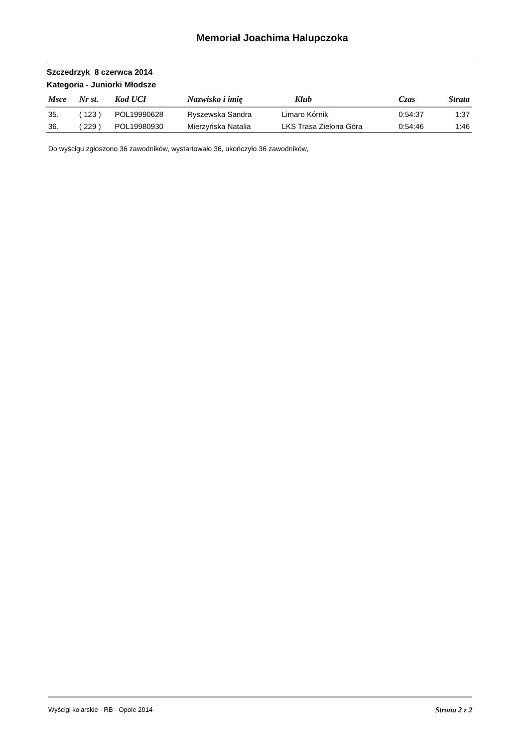Memoriał Joachima Halupczoka
Szczedrzyk 8 czerwca 2014
Kategoria - Juniorki Młodsze
| Msce | Nr st. | Kod UCI | Nazwisko i imię | Klub | Czas | Strata |
| --- | --- | --- | --- | --- | --- | --- |
| 35. | ( 123 ) | POL19990628 | Ryszewska Sandra | Limaro Kórnik | 0:54:37 | 1:37 |
| 36. | ( 229 ) | POL19980930 | Mierzyńska Natalia | LKS Trasa Zielona Góra | 0:54:46 | 1:46 |
Do wyścigu zgłoszono 36 zawodników, wystartowało 36, ukończyło 36 zawodników,
Wyścigi kolarskie - RB - Opole 2014 Strona 2 z 2